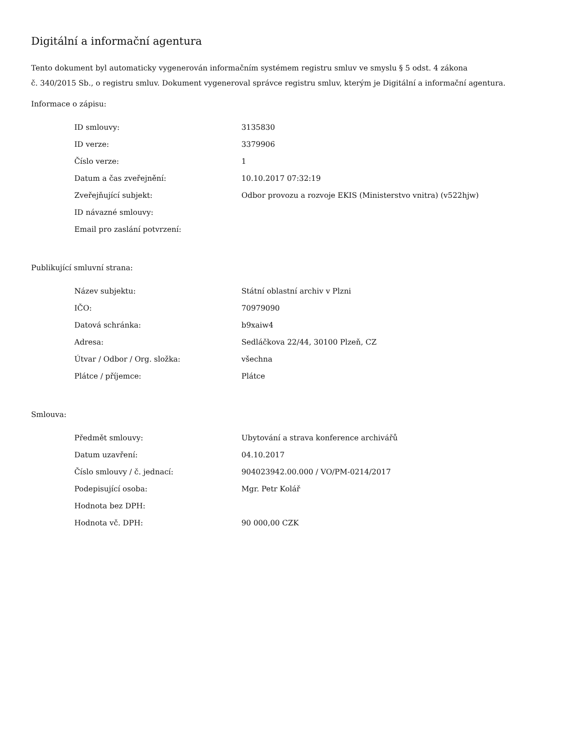Digitální a informační agentura
Tento dokument byl automaticky vygenerován informačním systémem registru smluv ve smyslu § 5 odst. 4 zákona
č. 340/2015 Sb., o registru smluv. Dokument vygeneroval správce registru smluv, kterým je Digitální a informační agentura.
Informace o zápisu:
| ID smlouvy: | 3135830 |
| ID verze: | 3379906 |
| Číslo verze: | 1 |
| Datum a čas zveřejnění: | 10.10.2017 07:32:19 |
| Zveřejňující subjekt: | Odbor provozu a rozvoje EKIS (Ministerstvo vnitra) (v522hjw) |
| ID návazné smlouvy: | |
| Email pro zaslání potvrzení: | |
Publikující smluvní strana:
| Název subjektu: | Státní oblastní archiv v Plzni |
| IČO: | 70979090 |
| Datová schránka: | b9xaiw4 |
| Adresa: | Sedláčkova 22/44, 30100 Plzeň, CZ |
| Útvar / Odbor / Org. složka: | všechna |
| Plátce / příjemce: | Plátce |
Smlouva:
| Předmět smlouvy: | Ubytování a strava konference archivářů |
| Datum uzavření: | 04.10.2017 |
| Číslo smlouvy / č. jednací: | 904023942.00.000 / VO/PM-0214/2017 |
| Podepisující osoba: | Mgr. Petr Kolář |
| Hodnota bez DPH: | |
| Hodnota vč. DPH: | 90 000,00 CZK |